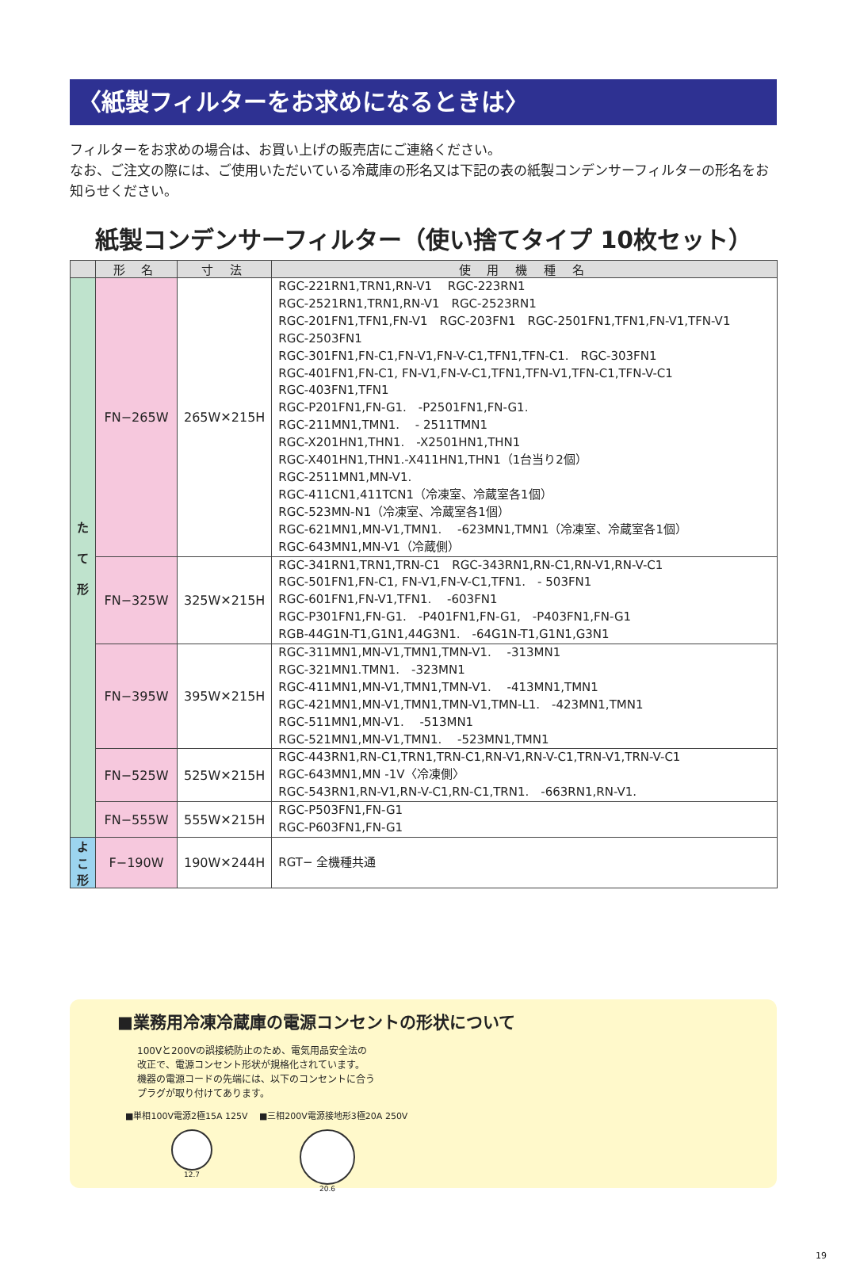〈紙製フィルターをお求めになるときは〉
フィルターをお求めの場合は、お買い上げの販売店にご連絡ください。
なお、ご注文の際には、ご使用いただいている冷蔵庫の形名又は下記の表の紙製コンデンサーフィルターの形名をお知らせください。
紙製コンデンサーフィルター（使い捨てタイプ 10枚セット）
| | 形 名 | 寸 法 | 使 用 機 種 名 |
| --- | --- | --- | --- |
| た て 形 | FN−265W | 265W✕215H | RGC-221RN1,TRN1,RN-V1 RGC-223RN1 RGC-2521RN1,TRN1,RN-V1 RGC-2523RN1 RGC-201FN1,TFN1,FN-V1 RGC-203FN1 RGC-2501FN1,TFN1,FN-V1,TFN-V1 RGC-2503FN1 RGC-301FN1,FN-C1,FN-V1,FN-V-C1,TFN1,TFN-C1. RGC-303FN1 RGC-401FN1,FN-C1, FN-V1,FN-V-C1,TFN1,TFN-V1,TFN-C1,TFN-V-C1 RGC-403FN1,TFN1 RGC-P201FN1,FN-G1. -P2501FN1,FN-G1. RGC-211MN1,TMN1. - 2511TMN1 RGC-X201HN1,THN1. -X2501HN1,THN1 RGC-X401HN1,THN1.-X411HN1,THN1（1台当り2個） RGC-2511MN1,MN-V1. RGC-411CN1,411TCN1（冷凍室、冷蔵室各1個） RGC-523MN-N1（冷凍室、冷蔵室各1個） RGC-621MN1,MN-V1,TMN1. -623MN1,TMN1（冷凍室、冷蔵室各1個） RGC-643MN1,MN-V1（冷蔵側） |
| | FN−325W | 325W✕215H | RGC-341RN1,TRN1,TRN-C1 RGC-343RN1,RN-C1,RN-V1,RN-V-C1 RGC-501FN1,FN-C1, FN-V1,FN-V-C1,TFN1. - 503FN1 RGC-601FN1,FN-V1,TFN1. -603FN1 RGC-P301FN1,FN-G1. -P401FN1,FN-G1, -P403FN1,FN-G1 RGB-44G1N-T1,G1N1,44G3N1. -64G1N-T1,G1N1,G3N1 |
| | FN−395W | 395W✕215H | RGC-311MN1,MN-V1,TMN1,TMN-V1. -313MN1 RGC-321MN1.TMN1. -323MN1 RGC-411MN1,MN-V1,TMN1,TMN-V1. -413MN1,TMN1 RGC-421MN1,MN-V1,TMN1,TMN-V1,TMN-L1. -423MN1,TMN1 RGC-511MN1,MN-V1. -513MN1 RGC-521MN1,MN-V1,TMN1. -523MN1,TMN1 |
| | FN−525W | 525W✕215H | RGC-443RN1,RN-C1,TRN1,TRN-C1,RN-V1,RN-V-C1,TRN-V1,TRN-V-C1 RGC-643MN1,MN -1V〈冷凍側〉 RGC-543RN1,RN-V1,RN-V-C1,RN-C1,TRN1. -663RN1,RN-V1. |
| | FN−555W | 555W✕215H | RGC-P503FN1,FN-G1 RGC-P603FN1,FN-G1 |
| よ こ 形 | F−190W | 190W✕244H | RGT− 全機種共通 |
■業務用冷凍冷蔵庫の電源コンセントの形状について
100Vと200Vの誤接続防止のため、電気用品安全法の
改正で、電源コンセント形状が規格化されています。
機器の電源コードの先端には、以下のコンセントに合う
プラグが取り付けてあります。
■単相100V電源2極15A 125V　 ■三相200V電源接地形3極20A 250V
12.7 20.6
19